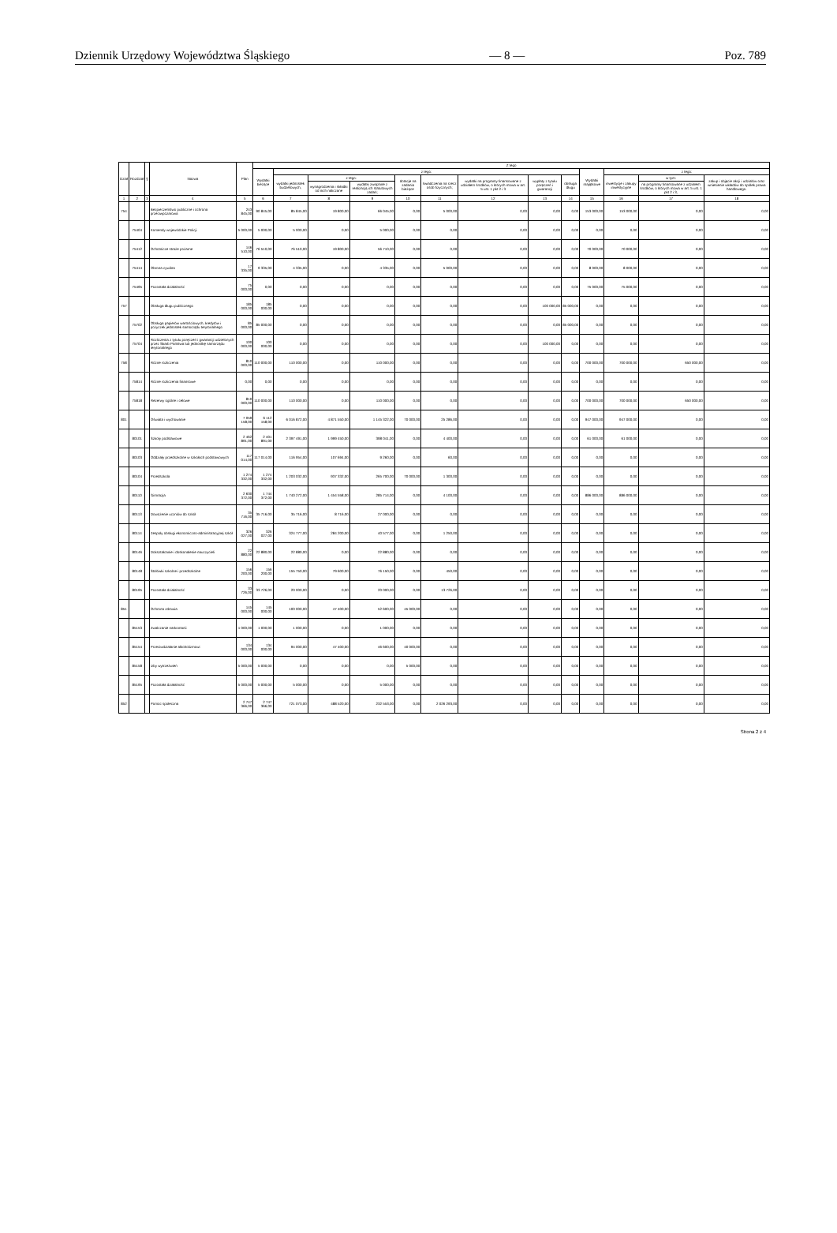Dziennik Urzędowy Województwa Śląskiego — 8 — Poz. 789
| Dział | Rozdział | § | Nazwa | Plan | Z tego | | | | | | | | | | | | |
| --- | --- | --- | --- | --- | --- | --- | --- | --- | --- | --- | --- | --- | --- | --- | --- | --- | --- |
| | | | | | Wydatki bieżące | z tego: | | | | | | | | Wydatki majątkowe | z tego: | | |
| | | | | | | wydatki jednostek budżetowych, | z tego: | | dotacje na zadania bieżące | świadczenia na rzecz osób fizycznych; | wydatki na programy finansowane z udziałem środków, o których mowa w art. 5 ust. 1 pkt 2 i 3 | wypłaty z tytułu poręczeń i gwarancji | obsługa długu | | inwestycje i zakupy inwestycyjne | w tym: | zakup i objęcie akcji i udziałów oraz wniesienie wkładów do spółek prawa handlowego. |
| | | | | | | | wynagrodzenia i składki od nich naliczane | wydatki związane z realizacją ich statutowych zadań; | | | | | | | | na programy finansowane z udziałem środków, o których mowa w art. 5 ust. 1 pkt 2 i 3, | |
| 1 | 2 | 3 | 4 | 5 | 6 | 7 | 8 | 9 | 10 | 11 | 12 | 13 | 14 | 15 | 16 | 17 | 18 |
| 754 | | | Bezpieczeństwo publiczne i ochrona przeciwpożarowa | 243 845,00 | 90 845,00 | 85 845,00 | 19 800,00 | 66 045,00 | 0,00 | 5 000,00 | 0,00 | 0,00 | 0,00 | 153 000,00 | 153 000,00 | 0,00 | 0,00 |
| | 75404 | | Komendy wojewódzkie Policji | 5 000,00 | 5 000,00 | 5 000,00 | 0,00 | 5 000,00 | 0,00 | 0,00 | 0,00 | 0,00 | 0,00 | 0,00 | 0,00 | 0,00 | 0,00 |
| | 75412 | | Ochotnicze straże pożarne | 146 510,00 | 76 510,00 | 76 510,00 | 19 800,00 | 56 710,00 | 0,00 | 0,00 | 0,00 | 0,00 | 0,00 | 70 000,00 | 70 000,00 | 0,00 | 0,00 |
| | 75414 | | Obrona cywilna | 17 335,00 | 9 335,00 | 4 335,00 | 0,00 | 4 335,00 | 0,00 | 5 000,00 | 0,00 | 0,00 | 0,00 | 8 000,00 | 8 000,00 | 0,00 | 0,00 |
| | 75495 | | Pozostała działalność | 75 000,00 | 0,00 | 0,00 | 0,00 | 0,00 | 0,00 | 0,00 | 0,00 | 0,00 | 0,00 | 75 000,00 | 75 000,00 | 0,00 | 0,00 |
| 757 | | | Obsługa długu publicznego | 185 000,00 | 185 000,00 | 0,00 | 0,00 | 0,00 | 0,00 | 0,00 | 0,00 | 100 000,00 | 85 000,00 | 0,00 | 0,00 | 0,00 | 0,00 |
| | 75702 | | Obsługa papierów wartościowych, kredytów i pożyczek jednostek samorządu terytorialnego | 85 000,00 | 85 000,00 | 0,00 | 0,00 | 0,00 | 0,00 | 0,00 | 0,00 | 0,00 | 85 000,00 | 0,00 | 0,00 | 0,00 | 0,00 |
| | 75704 | | Rozliczenia z tytułu poręczeń i gwarancji udzielonych przez Skarb Państwa lub jednostkę samorządu terytorialnego | 100 000,00 | 100 000,00 | 0,00 | 0,00 | 0,00 | 0,00 | 0,00 | 0,00 | 100 000,00 | 0,00 | 0,00 | 0,00 | 0,00 | 0,00 |
| 758 | | | Różne rozliczenia | 810 000,00 | 110 000,00 | 110 000,00 | 0,00 | 110 000,00 | 0,00 | 0,00 | 0,00 | 0,00 | 0,00 | 700 000,00 | 700 000,00 | 650 000,00 | 0,00 |
| | 75814 | | Różne rozliczenia finansowe | 0,00 | 0,00 | 0,00 | 0,00 | 0,00 | 0,00 | 0,00 | 0,00 | 0,00 | 0,00 | 0,00 | 0,00 | 0,00 | 0,00 |
| | 75818 | | Rezerwy ogólne i celowe | 810 000,00 | 110 000,00 | 110 000,00 | 0,00 | 110 000,00 | 0,00 | 0,00 | 0,00 | 0,00 | 0,00 | 700 000,00 | 700 000,00 | 650 000,00 | 0,00 |
| 801 | | | Oświata i wychowanie | 7 059 158,00 | 6 112 158,00 | 6 016 872,00 | 4 871 550,00 | 1 145 322,00 | 70 000,00 | 25 286,00 | 0,00 | 0,00 | 0,00 | 947 000,00 | 947 000,00 | 0,00 | 0,00 |
| | 80101 | | Szkoły podstawowe | 2 462 891,00 | 2 401 891,00 | 2 397 491,00 | 1 999 450,00 | 398 041,00 | 0,00 | 4 400,00 | 0,00 | 0,00 | 0,00 | 61 000,00 | 61 000,00 | 0,00 | 0,00 |
| | 80103 | | Oddziały przedszkolne w szkołach podstawowych | 117 014,00 | 117 014,00 | 116 954,00 | 107 694,00 | 9 260,00 | 0,00 | 60,00 | 0,00 | 0,00 | 0,00 | 0,00 | 0,00 | 0,00 | 0,00 |
| | 80104 | | Przedszkola | 1 274 332,00 | 1 274 332,00 | 1 203 032,00 | 937 332,00 | 265 700,00 | 70 000,00 | 1 300,00 | 0,00 | 0,00 | 0,00 | 0,00 | 0,00 | 0,00 | 0,00 |
| | 80110 | | Gimnazja | 2 630 372,00 | 1 744 372,00 | 1 740 272,00 | 1 454 558,00 | 285 714,00 | 0,00 | 4 100,00 | 0,00 | 0,00 | 0,00 | 886 000,00 | 886 000,00 | 0,00 | 0,00 |
| | 80113 | | Dowożenie uczniów do szkół | 35 716,00 | 35 716,00 | 35 716,00 | 8 716,00 | 27 000,00 | 0,00 | 0,00 | 0,00 | 0,00 | 0,00 | 0,00 | 0,00 | 0,00 | 0,00 |
| | 80114 | | Zespoły obsługi ekonomiczno-administracyjnej szkół | 326 027,00 | 326 027,00 | 324 777,00 | 284 200,00 | 40 577,00 | 0,00 | 1 250,00 | 0,00 | 0,00 | 0,00 | 0,00 | 0,00 | 0,00 | 0,00 |
| | 80146 | | Dokształcanie i doskonalenie nauczycieli | 22 880,00 | 22 880,00 | 22 880,00 | 0,00 | 22 880,00 | 0,00 | 0,00 | 0,00 | 0,00 | 0,00 | 0,00 | 0,00 | 0,00 | 0,00 |
| | 80148 | | Stołówki szkolne i przedszkolne | 156 200,00 | 156 200,00 | 155 750,00 | 79 600,00 | 76 150,00 | 0,00 | 450,00 | 0,00 | 0,00 | 0,00 | 0,00 | 0,00 | 0,00 | 0,00 |
| | 80195 | | Pozostała działalność | 33 726,00 | 33 726,00 | 20 000,00 | 0,00 | 20 000,00 | 0,00 | 13 726,00 | 0,00 | 0,00 | 0,00 | 0,00 | 0,00 | 0,00 | 0,00 |
| 851 | | | Ochrona zdrowia | 145 000,00 | 145 000,00 | 100 000,00 | 47 400,00 | 52 600,00 | 45 000,00 | 0,00 | 0,00 | 0,00 | 0,00 | 0,00 | 0,00 | 0,00 | 0,00 |
| | 85153 | | Zwalczanie narkomanii | 1 000,00 | 1 000,00 | 1 000,00 | 0,00 | 1 000,00 | 0,00 | 0,00 | 0,00 | 0,00 | 0,00 | 0,00 | 0,00 | 0,00 | 0,00 |
| | 85154 | | Przeciwdziałanie alkoholizmowi | 134 000,00 | 134 000,00 | 94 000,00 | 47 400,00 | 46 600,00 | 40 000,00 | 0,00 | 0,00 | 0,00 | 0,00 | 0,00 | 0,00 | 0,00 | 0,00 |
| | 85158 | | Izby wytrzeźwień | 5 000,00 | 5 000,00 | 0,00 | 0,00 | 0,00 | 5 000,00 | 0,00 | 0,00 | 0,00 | 0,00 | 0,00 | 0,00 | 0,00 | 0,00 |
| | 85195 | | Pozostała działalność | 5 000,00 | 5 000,00 | 5 000,00 | 0,00 | 5 000,00 | 0,00 | 0,00 | 0,00 | 0,00 | 0,00 | 0,00 | 0,00 | 0,00 | 0,00 |
| 852 | | | Pomoc społeczna | 2 747 366,00 | 2 747 366,00 | 721 073,00 | 488 520,00 | 232 553,00 | 0,00 | 2 026 293,00 | 0,00 | 0,00 | 0,00 | 0,00 | 0,00 | 0,00 | 0,00 |
Strona 2 z 4